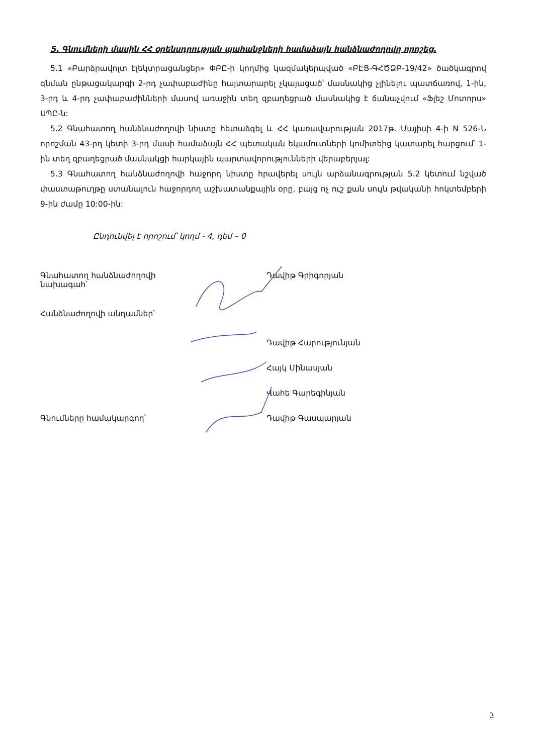5. Գնումների մասին ՀՀ օրենսդրության պահանջների համաձայն հանձնաժողովը որոշեց.
5.1 «Բարձրավոլտ էլեկտրացանցեր» ՓԲԸ-ի կողմից կազմակերպված «ԲԷՑ-ԳՀԾՁԲ-19/42» ծածկագրով գնման ընթացակարգի 2-րդ չափաբաժինը հայտարարել չկայացած՝ մասնակից չլինելու պատճառով, 1-ին, 3-րդ և 4-րդ չափաբաժինների մասով առաջին տեղ զբաղեցրած մասնակից է ճանաչվում «Ֆլեշ Մոտորս» ՍՊԸ-ն:
5.2 Գնահատող հանձնաժողովի նիստը հետաձգել և ՀՀ կառավարության 2017թ. Մայիսի 4-ի N 526-Ն որոշման 43-րդ կետի 3-րդ մասի համաձայն ՀՀ պետական եկամուտների կոմիտեից կատարել հարցում՝ 1-ին տեղ զբաղեցրած մասնակցի հարկային պարտավորությունների վերաբերյալ:
5.3 Գնահատող հանձնաժողովի հաջորդ նիստը հրավերել սույն արձանագրության 5.2 կետում նշված փաստաթուղթը ստանալուն հաջորդող աշխատանքային օրը, բայց ոչ ուշ քան սույն թվականի հոկտեմբերի 9-ին ժամը 10:00-ին:
Ընդունվել է որոշում՝ կողմ - 4, դեմ – 0
Գնահատող հանձնաժողովի
նախագահ՝
Դավիթ Գրիգորյան
Հանձնաժողովի անդամներ՝
Դավիթ Հարությունյան
Հայկ Մինասյան
Վահե Գարեգինյան
Գնումները համակարգող՝ Դավիթ Գասպարյան
3